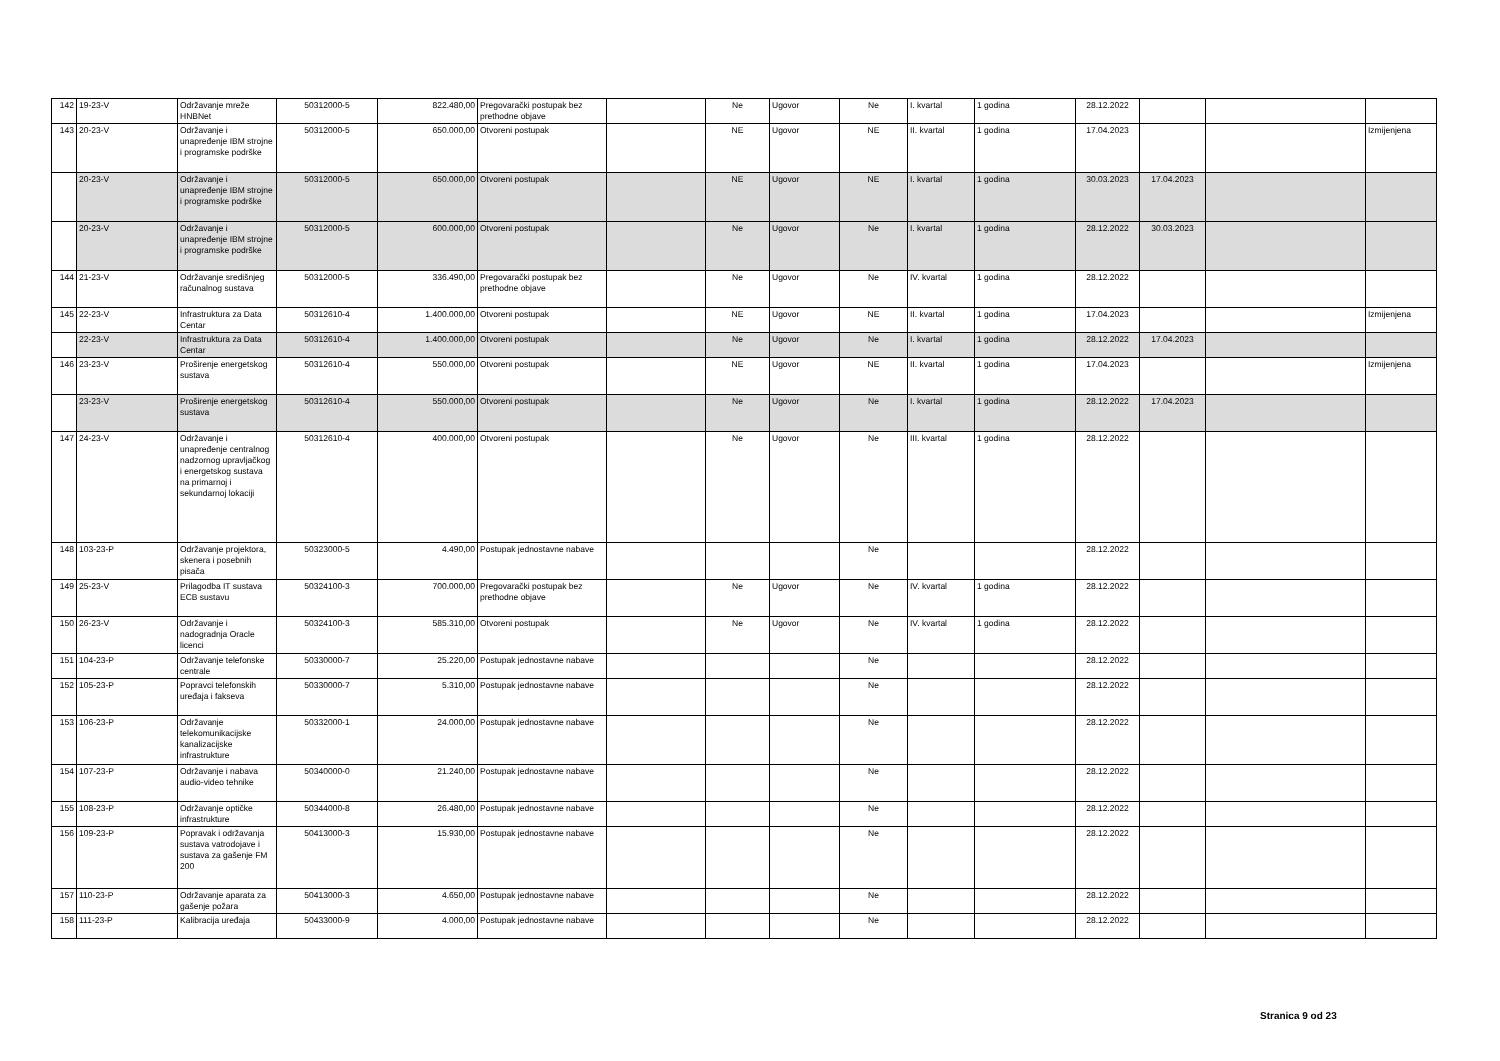| 142 | 19-23-V | Održavanje mreže HNBNet | 50312000-5 | 822.480,00 | Pregovarački postupak bez prethodne objave | | Ne | Ugovor | Ne | I. kvartal | 1 godina | 28.12.2022 | | | |
| 143 | 20-23-V | Održavanje i unapređenje IBM strojne i programske podrške | 50312000-5 | 650.000,00 | Otvoreni postupak | | NE | Ugovor | NE | II. kvartal | 1 godina | 17.04.2023 | | | Izmijenjena |
| | 20-23-V | Održavanje i unapređenje IBM strojne i programske podrške | 50312000-5 | 650.000,00 | Otvoreni postupak | | NE | Ugovor | NE | I. kvartal | 1 godina | 30.03.2023 | 17.04.2023 | | |
| | 20-23-V | Održavanje i unapređenje IBM strojne i programske podrške | 50312000-5 | 600.000,00 | Otvoreni postupak | | Ne | Ugovor | Ne | I. kvartal | 1 godina | 28.12.2022 | 30.03.2023 | | |
| 144 | 21-23-V | Održavanje središnjeg računalnog sustava | 50312000-5 | 336.490,00 | Pregovarački postupak bez prethodne objave | | Ne | Ugovor | Ne | IV. kvartal | 1 godina | 28.12.2022 | | | |
| 145 | 22-23-V | Infrastruktura za Data Centar | 50312610-4 | 1.400.000,00 | Otvoreni postupak | | NE | Ugovor | NE | II. kvartal | 1 godina | 17.04.2023 | | | Izmijenjena |
| | 22-23-V | Infrastruktura za Data Centar | 50312610-4 | 1.400.000,00 | Otvoreni postupak | | Ne | Ugovor | Ne | I. kvartal | 1 godina | 28.12.2022 | 17.04.2023 | | |
| 146 | 23-23-V | Proširenje energetskog sustava | 50312610-4 | 550.000,00 | Otvoreni postupak | | NE | Ugovor | NE | II. kvartal | 1 godina | 17.04.2023 | | | Izmijenjena |
| | 23-23-V | Proširenje energetskog sustava | 50312610-4 | 550.000,00 | Otvoreni postupak | | Ne | Ugovor | Ne | I. kvartal | 1 godina | 28.12.2022 | 17.04.2023 | | |
| 147 | 24-23-V | Održavanje i unapređenje centralnog nadzornog upravljačkog i energetskog sustava na primarnoj i sekundarnoj lokaciji | 50312610-4 | 400.000,00 | Otvoreni postupak | | Ne | Ugovor | Ne | III. kvartal | 1 godina | 28.12.2022 | | | |
| 148 | 103-23-P | Održavanje projektora, skenera i posebnih pisača | 50323000-5 | 4.490,00 | Postupak jednostavne nabave | | | | Ne | | | 28.12.2022 | | | |
| 149 | 25-23-V | Prilagodba IT sustava ECB sustavu | 50324100-3 | 700.000,00 | Pregovarački postupak bez prethodne objave | | Ne | Ugovor | Ne | IV. kvartal | 1 godina | 28.12.2022 | | | |
| 150 | 26-23-V | Održavanje i nadogradnja Oracle licenci | 50324100-3 | 585.310,00 | Otvoreni postupak | | Ne | Ugovor | Ne | IV. kvartal | 1 godina | 28.12.2022 | | | |
| 151 | 104-23-P | Održavanje telefonske centrale | 50330000-7 | 25.220,00 | Postupak jednostavne nabave | | | | Ne | | | 28.12.2022 | | | |
| 152 | 105-23-P | Popravci telefonskih uređaja i fakseva | 50330000-7 | 5.310,00 | Postupak jednostavne nabave | | | | Ne | | | 28.12.2022 | | | |
| 153 | 106-23-P | Održavanje telekomunikacijske kanalizacijske infrastrukture | 50332000-1 | 24.000,00 | Postupak jednostavne nabave | | | | Ne | | | 28.12.2022 | | | |
| 154 | 107-23-P | Održavanje i nabava audio-video tehnike | 50340000-0 | 21.240,00 | Postupak jednostavne nabave | | | | Ne | | | 28.12.2022 | | | |
| 155 | 108-23-P | Održavanje optičke infrastrukture | 50344000-8 | 26.480,00 | Postupak jednostavne nabave | | | | Ne | | | 28.12.2022 | | | |
| 156 | 109-23-P | Popravak i održavanja sustava vatrodojave i sustava za gašenje FM 200 | 50413000-3 | 15.930,00 | Postupak jednostavne nabave | | | | Ne | | | 28.12.2022 | | | |
| 157 | 110-23-P | Održavanje aparata za gašenje požara | 50413000-3 | 4.650,00 | Postupak jednostavne nabave | | | | Ne | | | 28.12.2022 | | | |
| 158 | 111-23-P | Kalibracija uređaja | 50433000-9 | 4.000,00 | Postupak jednostavne nabave | | | | Ne | | | 28.12.2022 | | | |
Stranica 9 od 23